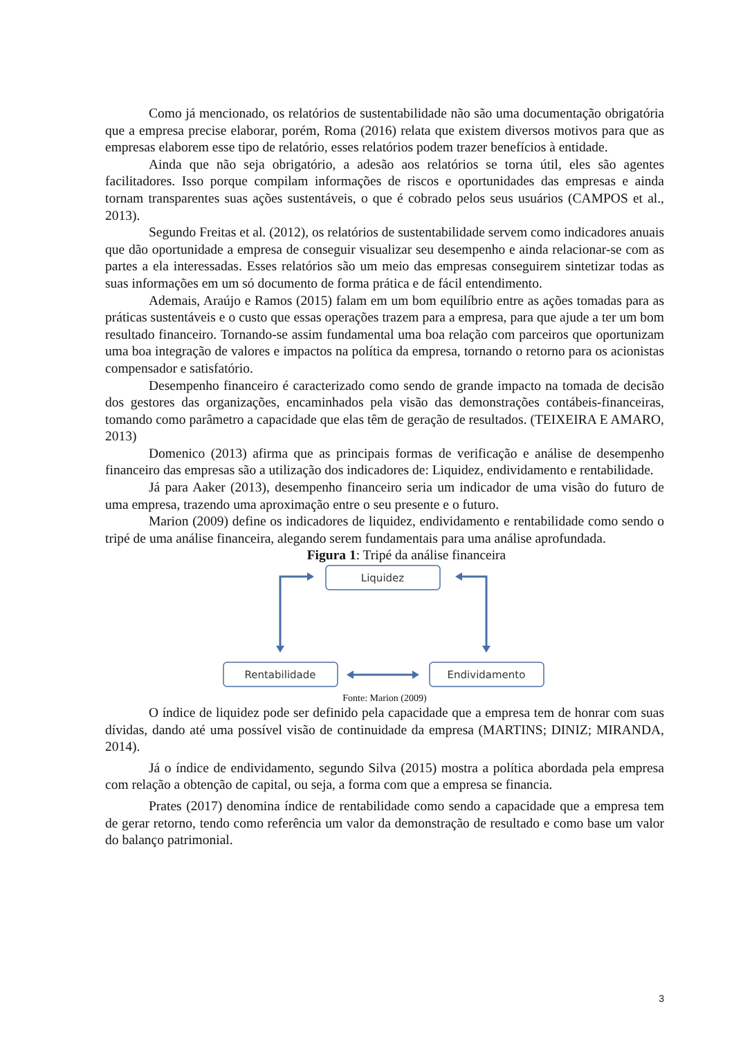Como já mencionado, os relatórios de sustentabilidade não são uma documentação obrigatória que a empresa precise elaborar, porém, Roma (2016) relata que existem diversos motivos para que as empresas elaborem esse tipo de relatório, esses relatórios podem trazer benefícios à entidade.
Ainda que não seja obrigatório, a adesão aos relatórios se torna útil, eles são agentes facilitadores. Isso porque compilam informações de riscos e oportunidades das empresas e ainda tornam transparentes suas ações sustentáveis, o que é cobrado pelos seus usuários (CAMPOS et al., 2013).
Segundo Freitas et al. (2012), os relatórios de sustentabilidade servem como indicadores anuais que dão oportunidade a empresa de conseguir visualizar seu desempenho e ainda relacionar-se com as partes a ela interessadas. Esses relatórios são um meio das empresas conseguirem sintetizar todas as suas informações em um só documento de forma prática e de fácil entendimento.
Ademais, Araújo e Ramos (2015) falam em um bom equilíbrio entre as ações tomadas para as práticas sustentáveis e o custo que essas operações trazem para a empresa, para que ajude a ter um bom resultado financeiro. Tornando-se assim fundamental uma boa relação com parceiros que oportunizam uma boa integração de valores e impactos na política da empresa, tornando o retorno para os acionistas compensador e satisfatório.
Desempenho financeiro é caracterizado como sendo de grande impacto na tomada de decisão dos gestores das organizações, encaminhados pela visão das demonstrações contábeis-financeiras, tomando como parâmetro a capacidade que elas têm de geração de resultados. (TEIXEIRA E AMARO, 2013)
Domenico (2013) afirma que as principais formas de verificação e análise de desempenho financeiro das empresas são a utilização dos indicadores de: Liquidez, endividamento e rentabilidade.
Já para Aaker (2013), desempenho financeiro seria um indicador de uma visão do futuro de uma empresa, trazendo uma aproximação entre o seu presente e o futuro.
Marion (2009) define os indicadores de liquidez, endividamento e rentabilidade como sendo o tripé de uma análise financeira, alegando serem fundamentais para uma análise aprofundada.
Figura 1: Tripé da análise financeira
Liquidez
Rentabilidade
Endividamento
Fonte: Marion (2009)
O índice de liquidez pode ser definido pela capacidade que a empresa tem de honrar com suas dívidas, dando até uma possível visão de continuidade da empresa (MARTINS; DINIZ; MIRANDA, 2014).
Já o índice de endividamento, segundo Silva (2015) mostra a política abordada pela empresa com relação a obtenção de capital, ou seja, a forma com que a empresa se financia.
Prates (2017) denomina índice de rentabilidade como sendo a capacidade que a empresa tem de gerar retorno, tendo como referência um valor da demonstração de resultado e como base um valor do balanço patrimonial.
3